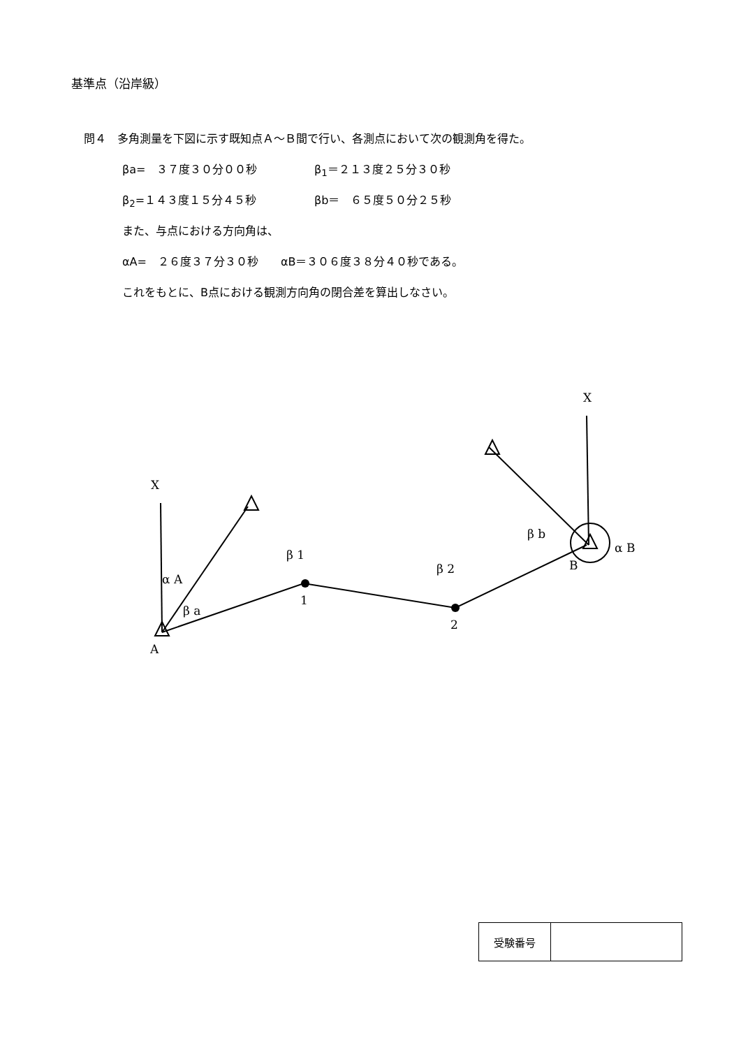基準点（沿岸級）
問４　多角測量を下図に示す既知点Ａ～Ｂ間で行い、各測点において次の観測角を得た。
βa=　３７度３０分００秒 β<sub>1</sub>＝２１３度２５分３０秒
β<sub>2</sub>=１４３度１５分４５秒 βb＝　６５度５０分２５秒
また、与点における方向角は、
αA=　２６度３７分３０秒　　αB＝３０６度３８分４０秒である。
これをもとに、B点における観測方向角の閉合差を算出しなさい。
X
X
α A
β a
β 1
β 2
β b
α B
A
1
2
B
| 受験番号 | |